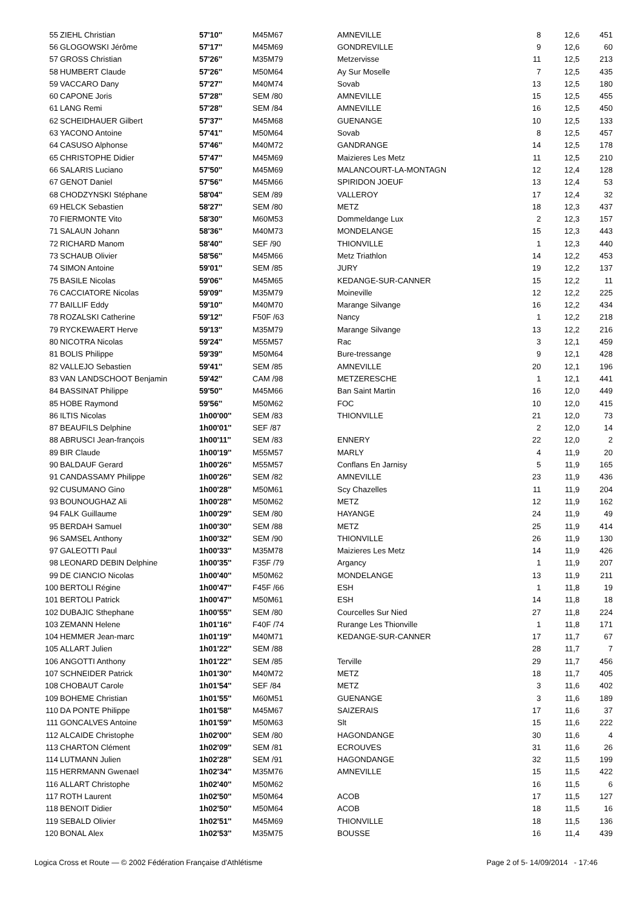| 55 | ZIEHL Christian | 57'10'' | M45M67 | AMNEVILLE | 8 | 12,6 | 451 |
| 56 | GLOGOWSKI Jérôme | 57'17'' | M45M69 | GONDREVILLE | 9 | 12,6 | 60 |
| 57 | GROSS Christian | 57'26'' | M35M79 | Metzervisse | 11 | 12,5 | 213 |
| 58 | HUMBERT Claude | 57'26'' | M50M64 | Ay Sur Moselle | 7 | 12,5 | 435 |
| 59 | VACCARO Dany | 57'27'' | M40M74 | Sovab | 13 | 12,5 | 180 |
| 60 | CAPONE Joris | 57'28'' | SEM /80 | AMNEVILLE | 15 | 12,5 | 455 |
| 61 | LANG Remi | 57'28'' | SEM /84 | AMNEVILLE | 16 | 12,5 | 450 |
| 62 | SCHEIDHAUER Gilbert | 57'37'' | M45M68 | GUENANGE | 10 | 12,5 | 133 |
| 63 | YACONO Antoine | 57'41'' | M50M64 | Sovab | 8 | 12,5 | 457 |
| 64 | CASUSO Alphonse | 57'46'' | M40M72 | GANDRANGE | 14 | 12,5 | 178 |
| 65 | CHRISTOPHE Didier | 57'47'' | M45M69 | Maizieres Les Metz | 11 | 12,5 | 210 |
| 66 | SALARIS Luciano | 57'50'' | M45M69 | MALANCOURT-LA-MONTAGN | 12 | 12,4 | 128 |
| 67 | GENOT Daniel | 57'56'' | M45M66 | SPIRIDON JOEUF | 13 | 12,4 | 53 |
| 68 | CHODZYNSKI Stéphane | 58'04'' | SEM /89 | VALLEROY | 17 | 12,4 | 32 |
| 69 | HELCK Sebastien | 58'27'' | SEM /80 | METZ | 18 | 12,3 | 437 |
| 70 | FIERMONTE Vito | 58'30'' | M60M53 | Dommeldange Lux | 2 | 12,3 | 157 |
| 71 | SALAUN Johann | 58'36'' | M40M73 | MONDELANGE | 15 | 12,3 | 443 |
| 72 | RICHARD Manom | 58'40'' | SEF /90 | THIONVILLE | 1 | 12,3 | 440 |
| 73 | SCHAUB Olivier | 58'56'' | M45M66 | Metz Triathlon | 14 | 12,2 | 453 |
| 74 | SIMON Antoine | 59'01'' | SEM /85 | JURY | 19 | 12,2 | 137 |
| 75 | BASILE Nicolas | 59'06'' | M45M65 | KEDANGE-SUR-CANNER | 15 | 12,2 | 11 |
| 76 | CACCIATORE Nicolas | 59'09'' | M35M79 | Moineville | 12 | 12,2 | 225 |
| 77 | BAILLIF Eddy | 59'10'' | M40M70 | Marange Silvange | 16 | 12,2 | 434 |
| 78 | ROZALSKI Catherine | 59'12'' | F50F /63 | Nancy | 1 | 12,2 | 218 |
| 79 | RYCKEWAERT Herve | 59'13'' | M35M79 | Marange Silvange | 13 | 12,2 | 216 |
| 80 | NICOTRA Nicolas | 59'24'' | M55M57 | Rac | 3 | 12,1 | 459 |
| 81 | BOLIS Philippe | 59'39'' | M50M64 | Bure-tressange | 9 | 12,1 | 428 |
| 82 | VALLEJO Sebastien | 59'41'' | SEM /85 | AMNEVILLE | 20 | 12,1 | 196 |
| 83 | VAN LANDSCHOOT Benjamin | 59'42'' | CAM /98 | METZERESCHE | 1 | 12,1 | 441 |
| 84 | BASSINAT Philippe | 59'50'' | M45M66 | Ban Saint Martin | 16 | 12,0 | 449 |
| 85 | HOBE Raymond | 59'56'' | M50M62 | FOC | 10 | 12,0 | 415 |
| 86 | ILTIS Nicolas | 1h00'00'' | SEM /83 | THIONVILLE | 21 | 12,0 | 73 |
| 87 | BEAUFILS Delphine | 1h00'01'' | SEF /87 | | 2 | 12,0 | 14 |
| 88 | ABRUSCI Jean-françois | 1h00'11'' | SEM /83 | ENNERY | 22 | 12,0 | 2 |
| 89 | BIR Claude | 1h00'19'' | M55M57 | MARLY | 4 | 11,9 | 20 |
| 90 | BALDAUF Gerard | 1h00'26'' | M55M57 | Conflans En Jarnisy | 5 | 11,9 | 165 |
| 91 | CANDASSAMY Philippe | 1h00'26'' | SEM /82 | AMNEVILLE | 23 | 11,9 | 436 |
| 92 | CUSUMANO Gino | 1h00'28'' | M50M61 | Scy Chazelles | 11 | 11,9 | 204 |
| 93 | BOUNOUGHAZ Ali | 1h00'28'' | M50M62 | METZ | 12 | 11,9 | 162 |
| 94 | FALK Guillaume | 1h00'29'' | SEM /80 | HAYANGE | 24 | 11,9 | 49 |
| 95 | BERDAH Samuel | 1h00'30'' | SEM /88 | METZ | 25 | 11,9 | 414 |
| 96 | SAMSEL Anthony | 1h00'32'' | SEM /90 | THIONVILLE | 26 | 11,9 | 130 |
| 97 | GALEOTTI Paul | 1h00'33'' | M35M78 | Maizieres Les Metz | 14 | 11,9 | 426 |
| 98 | LEONARD DEBIN Delphine | 1h00'35'' | F35F /79 | Argancy | 1 | 11,9 | 207 |
| 99 | DE CIANCIO Nicolas | 1h00'40'' | M50M62 | MONDELANGE | 13 | 11,9 | 211 |
| 100 | BERTOLI Régine | 1h00'47'' | F45F /66 | ESH | 1 | 11,8 | 19 |
| 101 | BERTOLI Patrick | 1h00'47'' | M50M61 | ESH | 14 | 11,8 | 18 |
| 102 | DUBAJIC Sthephane | 1h00'55'' | SEM /80 | Courcelles Sur Nied | 27 | 11,8 | 224 |
| 103 | ZEMANN Helene | 1h01'16'' | F40F /74 | Rurange Les Thionville | 1 | 11,8 | 171 |
| 104 | HEMMER Jean-marc | 1h01'19'' | M40M71 | KEDANGE-SUR-CANNER | 17 | 11,7 | 67 |
| 105 | ALLART Julien | 1h01'22'' | SEM /88 | | 28 | 11,7 | 7 |
| 106 | ANGOTTI Anthony | 1h01'22'' | SEM /85 | Terville | 29 | 11,7 | 456 |
| 107 | SCHNEIDER Patrick | 1h01'30'' | M40M72 | METZ | 18 | 11,7 | 405 |
| 108 | CHOBAUT Carole | 1h01'54'' | SEF /84 | METZ | 3 | 11,6 | 402 |
| 109 | BOHEME Christian | 1h01'55'' | M60M51 | GUENANGE | 3 | 11,6 | 189 |
| 110 | DA PONTE Philippe | 1h01'58'' | M45M67 | SAIZERAIS | 17 | 11,6 | 37 |
| 111 | GONCALVES Antoine | 1h01'59'' | M50M63 | Slt | 15 | 11,6 | 222 |
| 112 | ALCAIDE Christophe | 1h02'00'' | SEM /80 | HAGONDANGE | 30 | 11,6 | 4 |
| 113 | CHARTON Clément | 1h02'09'' | SEM /81 | ECROUVES | 31 | 11,6 | 26 |
| 114 | LUTMANN Julien | 1h02'28'' | SEM /91 | HAGONDANGE | 32 | 11,5 | 199 |
| 115 | HERRMANN Gwenael | 1h02'34'' | M35M76 | AMNEVILLE | 15 | 11,5 | 422 |
| 116 | ALLART Christophe | 1h02'40'' | M50M62 | | 16 | 11,5 | 6 |
| 117 | ROTH Laurent | 1h02'50'' | M50M64 | ACOB | 17 | 11,5 | 127 |
| 118 | BENOIT Didier | 1h02'50'' | M50M64 | ACOB | 18 | 11,5 | 16 |
| 119 | SEBALD Olivier | 1h02'51'' | M45M69 | THIONVILLE | 18 | 11,5 | 136 |
| 120 | BONAL Alex | 1h02'53'' | M35M75 | BOUSSE | 16 | 11,4 | 439 |
Logica Cross et Route — © 2002 Fédération Française d'Athlétisme Page 2 of 5- 14/09/2014 - 17:46